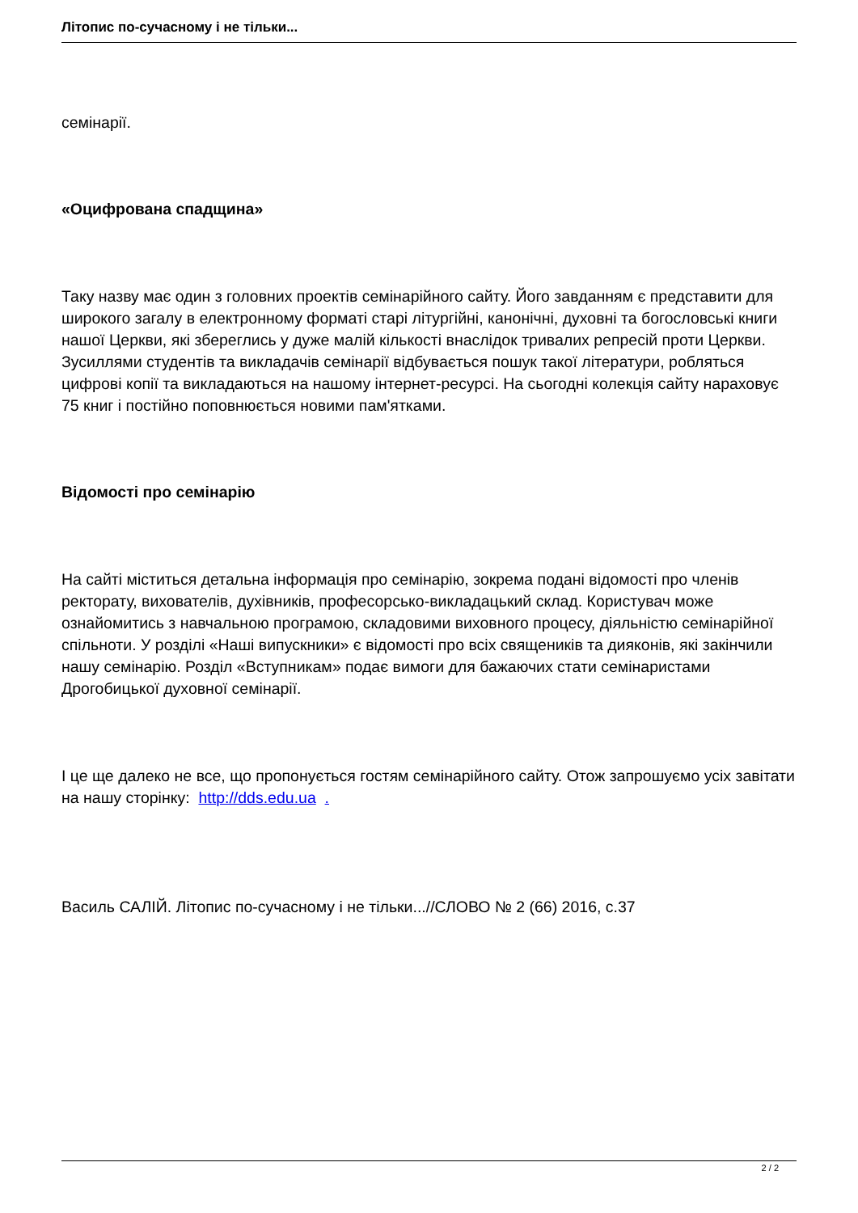Літопис по-сучасному і не тільки...
семінарії.
«Оцифрована спадщина»
Таку назву має один з головних проектів семінарійного сайту. Його завданням є представити для широкого загалу в електронному форматі старі літургійні, канонічні, духовні та богословські книги нашої Церкви, які збереглись у дуже малій кількості внаслідок тривалих репресій проти Церкви. Зусиллями студентів та викладачів семінарії відбувається пошук такої літератури, робляться цифрові копії та викладаються на нашому інтернет-ресурсі. На сьогодні колекція сайту нараховує 75 книг і постійно поповнюється новими пам'ятками.
Відомості про семінарію
На сайті міститься детальна інформація про семінарію, зокрема подані відомості про членів ректорату, вихователів, духівників, професорсько-викладацький склад. Користувач може ознайомитись з навчальною програмою, складовими виховного процесу, діяльністю семінарійної спільноти. У розділі «Наші випускники» є відомості про всіх священиків та дияконів, які закінчили нашу семінарію. Розділ «Вступникам» подає вимоги для бажаючих стати семінаристами Дрогобицької духовної семінарії.
І це ще далеко не все, що пропонується гостям семінарійного сайту. Отож запрошуємо усіх завітати на нашу сторінку: http://dds.edu.ua .
Василь САЛІЙ. Літопис по-сучасному і не тільки...//СЛОВО № 2 (66) 2016, с.37
2 / 2